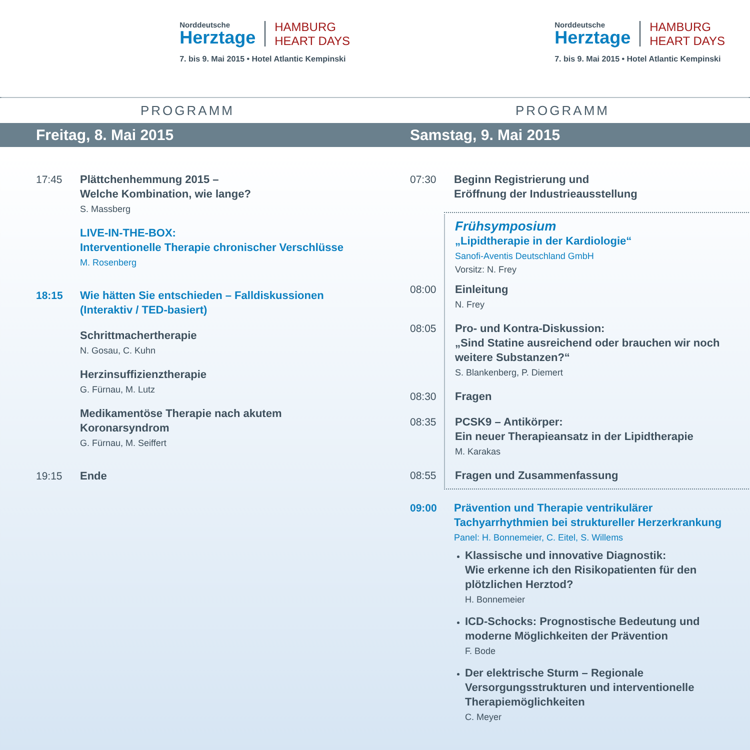Norddeutsche
Herztage
HAMBURG
HEART DAYS
7. bis 9. Mai 2015 • Hotel Atlantic Kempinski
Norddeutsche
Herztage
HAMBURG
HEART DAYS
7. bis 9. Mai 2015 • Hotel Atlantic Kempinski
PROGRAMM
Freitag, 8. Mai 2015
17:45
Plättchenhemmung 2015 –
Welche Kombination, wie lange?
S. Massberg
LIVE-IN-THE-BOX:
Interventionelle Therapie chronischer Verschlüsse
M. Rosenberg
18:15
Wie hätten Sie entschieden – Falldiskussionen
(Interaktiv / TED-basiert)
Schrittmachertherapie
N. Gosau, C. Kuhn
Herzinsuffizienztherapie
G. Fürnau, M. Lutz
Medikamentöse Therapie nach akutem
Koronarsyndrom
G. Fürnau, M. Seiffert
19:15
Ende
PROGRAMM
Samstag, 9. Mai 2015
07:30
Beginn Registrierung und
Eröffnung der Industrieausstellung
Frühsymposium
„Lipidtherapie in der Kardiologie“
Sanofi-Aventis Deutschland GmbH
Vorsitz: N. Frey
08:00
Einleitung
N. Frey
08:05
Pro- und Kontra-Diskussion:
„Sind Statine ausreichend oder brauchen wir noch
weitere Substanzen?“
S. Blankenberg, P. Diemert
08:30
Fragen
08:35
PCSK9 – Antikörper:
Ein neuer Therapieansatz in der Lipidtherapie
M. Karakas
08:55
Fragen und Zusammenfassung
09:00
Prävention und Therapie ventrikulärer
Tachyarrhythmien bei struktureller Herzerkrankung
Panel: H. Bonnemeier, C. Eitel, S. Willems
Klassische und innovative Diagnostik:
Wie erkenne ich den Risikopatienten für den
plötzlichen Herztod?
H. Bonnemeier
ICD-Schocks: Prognostische Bedeutung und
moderne Möglichkeiten der Prävention
F. Bode
Der elektrische Sturm – Regionale
Versorgungsstrukturen und interventionelle
Therapiemöglichkeiten
C. Meyer